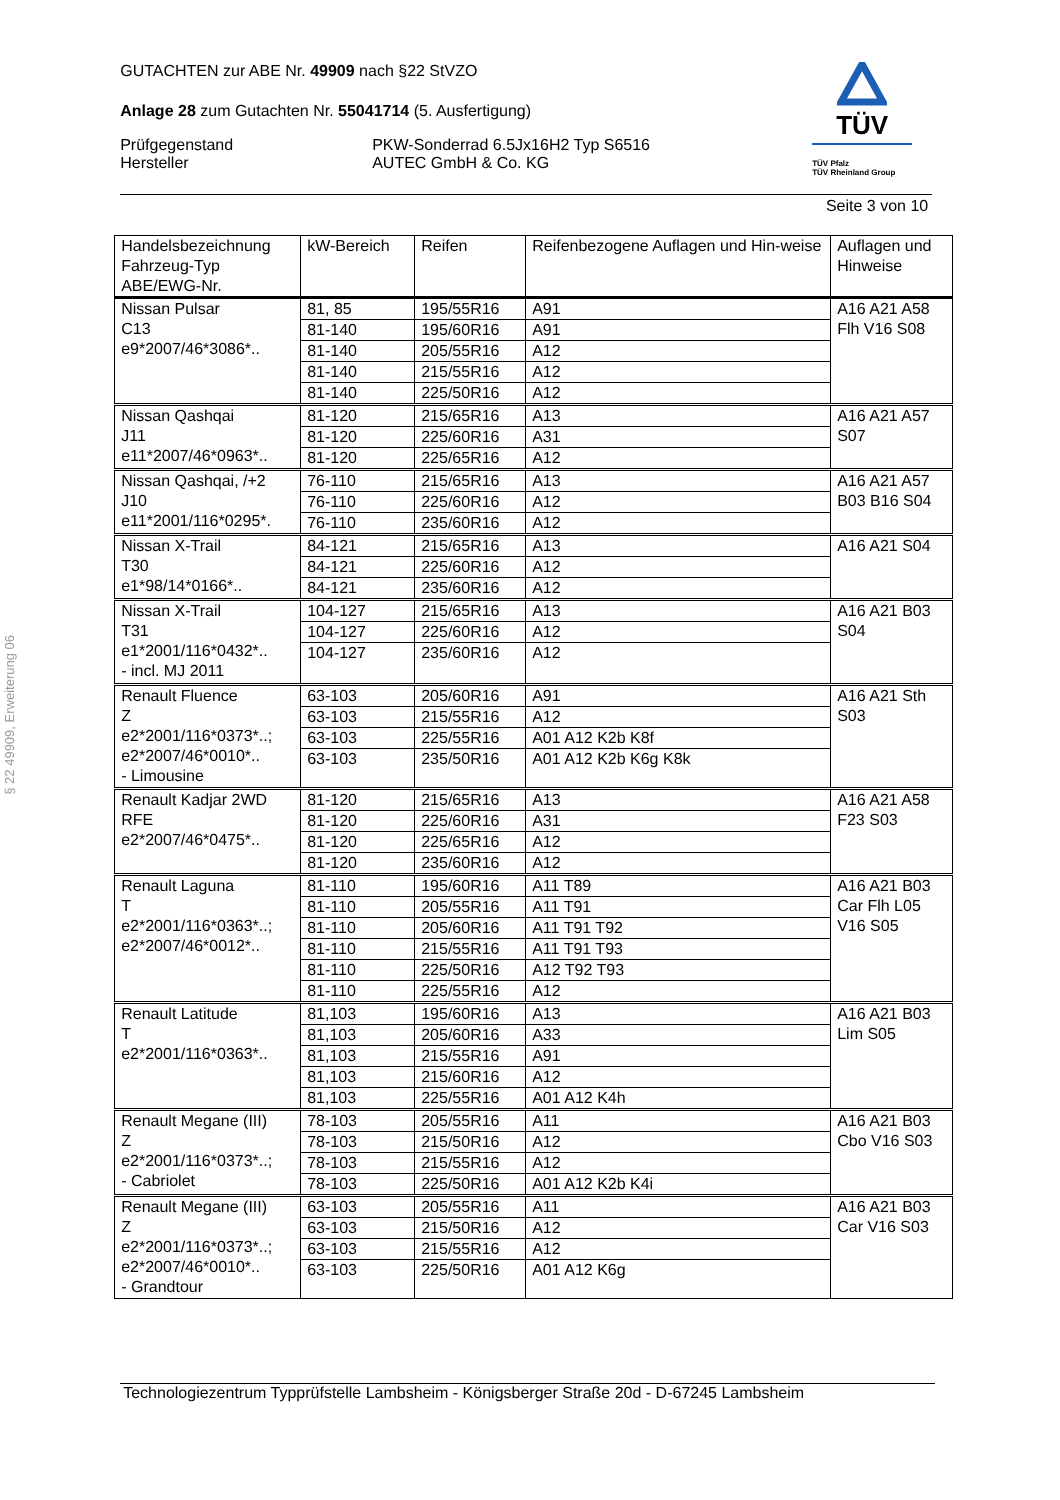§ 22 49909, Erweiterung 06
TÜV
TÜV Pfalz
TÜV Rheinland Group
GUTACHTEN zur ABE Nr. 49909 nach §22 StVZO
Anlage 28 zum Gutachten Nr. 55041714 (5. Ausfertigung)
Prüfgegenstand
Hersteller
PKW-Sonderrad 6.5Jx16H2 Typ S6516
AUTEC GmbH & Co. KG
Seite 3 von 10
| Handelsbezeichnung Fahrzeug-Typ ABE/EWG-Nr. | kW-Bereich | Reifen | Reifenbezogene Auflagen und Hin-weise | Auflagen und Hinweise |
| --- | --- | --- | --- | --- |
| Nissan Pulsar C13 e9*2007/46*3086*.. | 81, 85 | 195/55R16 | A91 | A16 A21 A58 Flh V16 S08 |
| | 81-140 | 195/60R16 | A91 | |
| | 81-140 | 205/55R16 | A12 | |
| | 81-140 | 215/55R16 | A12 | |
| | 81-140 | 225/50R16 | A12 | |
| Nissan Qashqai J11 e11*2007/46*0963*.. | 81-120 | 215/65R16 | A13 | A16 A21 A57 S07 |
| | 81-120 | 225/60R16 | A31 | |
| | 81-120 | 225/65R16 | A12 | |
| Nissan Qashqai, /+2 J10 e11*2001/116*0295*. | 76-110 | 215/65R16 | A13 | A16 A21 A57 B03 B16 S04 |
| | 76-110 | 225/60R16 | A12 | |
| | 76-110 | 235/60R16 | A12 | |
| Nissan X-Trail T30 e1*98/14*0166*.. | 84-121 | 215/65R16 | A13 | A16 A21 S04 |
| | 84-121 | 225/60R16 | A12 | |
| | 84-121 | 235/60R16 | A12 | |
| Nissan X-Trail T31 e1*2001/116*0432*.. - incl. MJ 2011 | 104-127 | 215/65R16 | A13 | A16 A21 B03 S04 |
| | 104-127 | 225/60R16 | A12 | |
| | 104-127 | 235/60R16 | A12 | |
| Renault Fluence Z e2*2001/116*0373*..; e2*2007/46*0010*.. - Limousine | 63-103 | 205/60R16 | A91 | A16 A21 Sth S03 |
| | 63-103 | 215/55R16 | A12 | |
| | 63-103 | 225/55R16 | A01 A12 K2b K8f | |
| | 63-103 | 235/50R16 | A01 A12 K2b K6g K8k | |
| Renault Kadjar 2WD RFE e2*2007/46*0475*.. | 81-120 | 215/65R16 | A13 | A16 A21 A58 F23 S03 |
| | 81-120 | 225/60R16 | A31 | |
| | 81-120 | 225/65R16 | A12 | |
| | 81-120 | 235/60R16 | A12 | |
| Renault Laguna T e2*2001/116*0363*..; e2*2007/46*0012*.. | 81-110 | 195/60R16 | A11 T89 | A16 A21 B03 Car Flh L05 V16 S05 |
| | 81-110 | 205/55R16 | A11 T91 | |
| | 81-110 | 205/60R16 | A11 T91 T92 | |
| | 81-110 | 215/55R16 | A11 T91 T93 | |
| | 81-110 | 225/50R16 | A12 T92 T93 | |
| | 81-110 | 225/55R16 | A12 | |
| Renault Latitude T e2*2001/116*0363*.. | 81,103 | 195/60R16 | A13 | A16 A21 B03 Lim S05 |
| | 81,103 | 205/60R16 | A33 | |
| | 81,103 | 215/55R16 | A91 | |
| | 81,103 | 215/60R16 | A12 | |
| | 81,103 | 225/55R16 | A01 A12 K4h | |
| Renault Megane (III) Z e2*2001/116*0373*..; - Cabriolet | 78-103 | 205/55R16 | A11 | A16 A21 B03 Cbo V16 S03 |
| | 78-103 | 215/50R16 | A12 | |
| | 78-103 | 215/55R16 | A12 | |
| | 78-103 | 225/50R16 | A01 A12 K2b K4i | |
| Renault Megane (III) Z e2*2001/116*0373*..; e2*2007/46*0010*.. - Grandtour | 63-103 | 205/55R16 | A11 | A16 A21 B03 Car V16 S03 |
| | 63-103 | 215/50R16 | A12 | |
| | 63-103 | 215/55R16 | A12 | |
| | 63-103 | 225/50R16 | A01 A12 K6g | |
Technologiezentrum Typprüfstelle Lambsheim - Königsberger Straße 20d - D-67245 Lambsheim